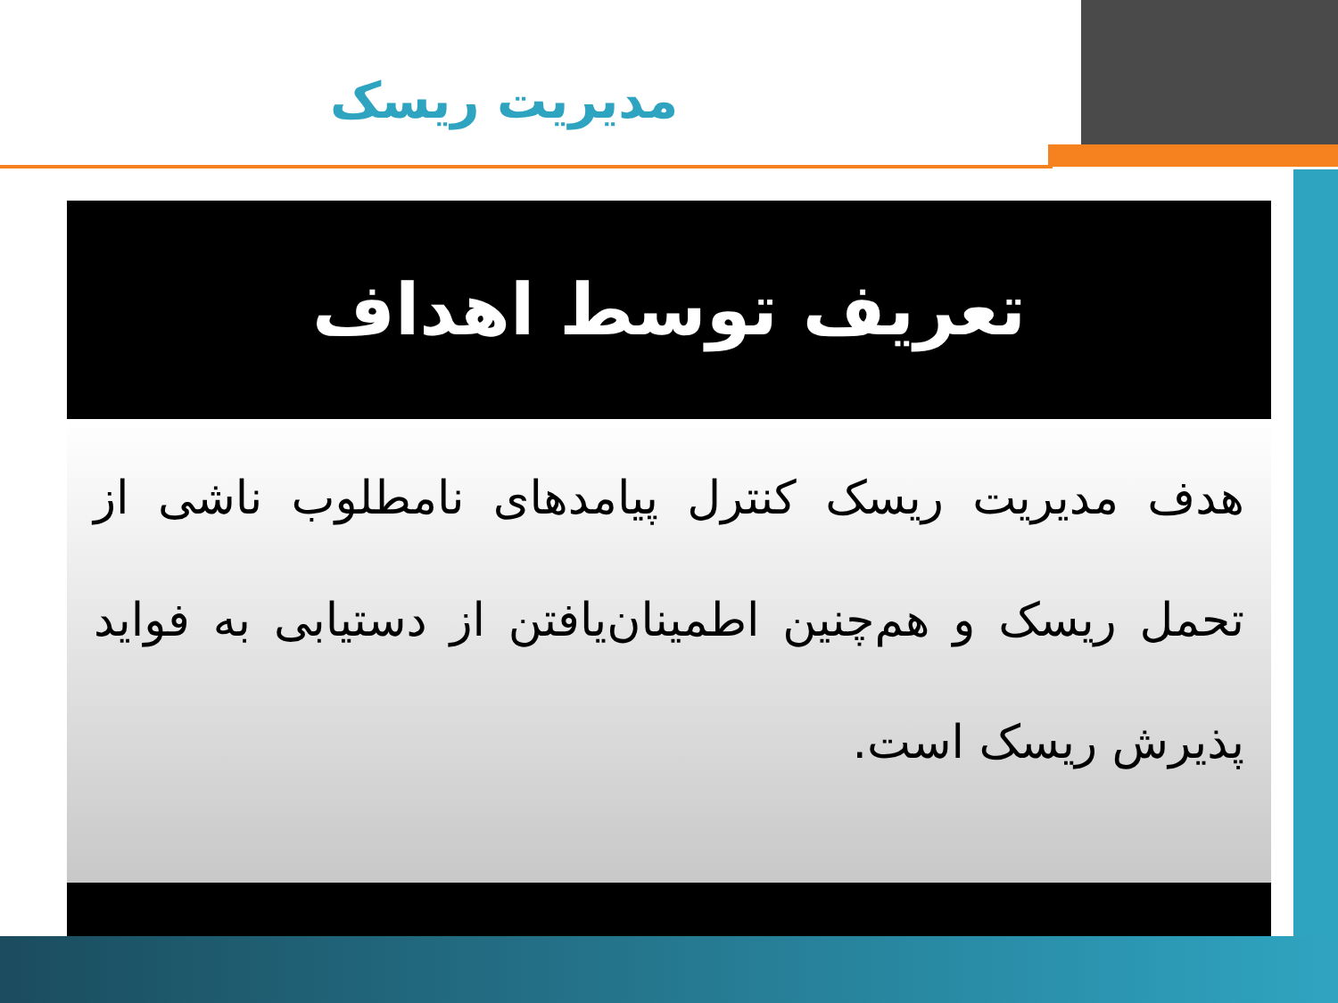مدیریت ریسک
تعریف توسط اهداف
هدف مدیریت ریسک کنترل پیامدهای نامطلوب ناشی از تحمل ریسک و هم‌چنین اطمینان‌یافتن از دستیابی به فواید پذیرش ریسک است.